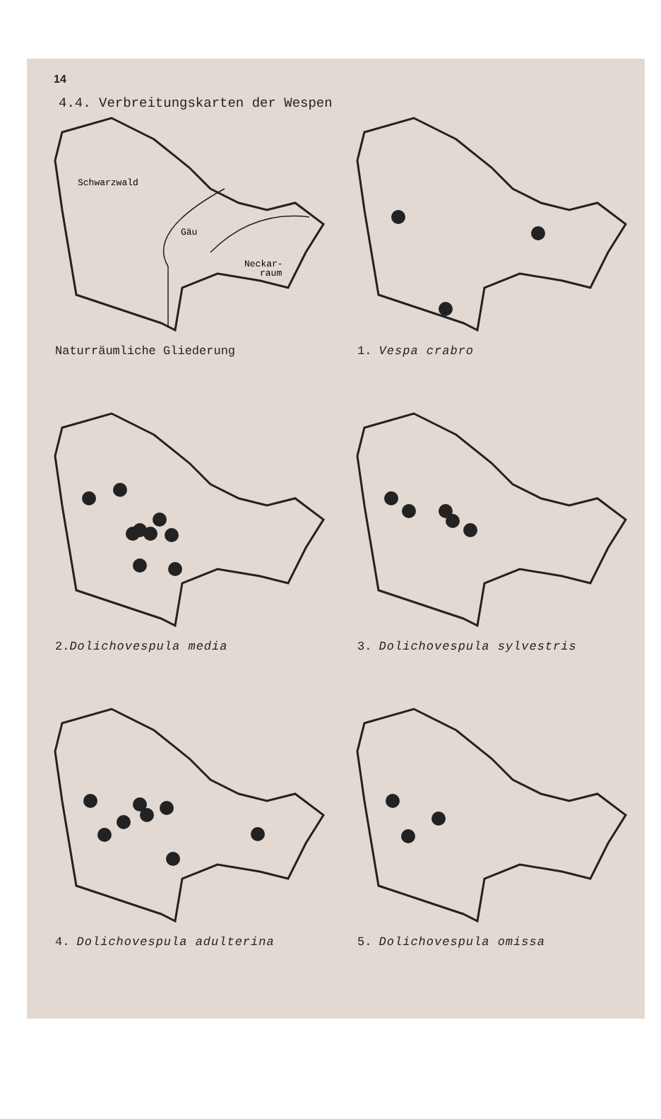14
4.4. Verbreitungskarten der Wespen
Schwarzwald
Gäu
Neckar-
raum
Naturräumliche Gliederung
1. Vespa crabro
2.Dolichovespula media
3. Dolichovespula sylvestris
4. Dolichovespula adulterina
5. Dolichovespula omissa